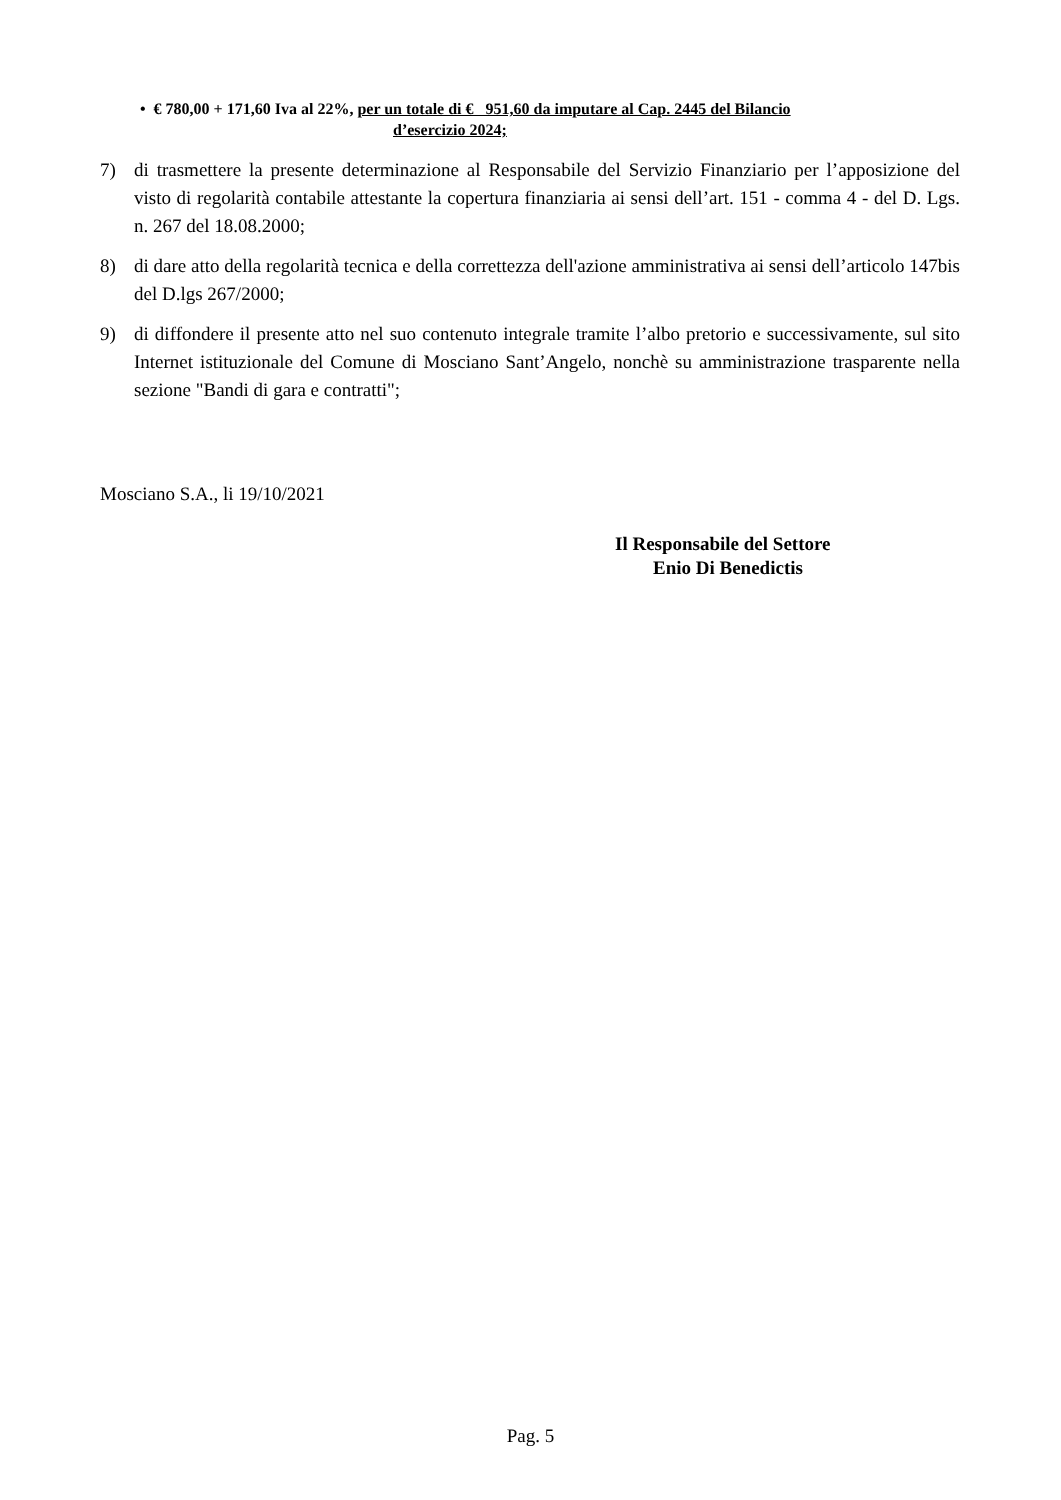• € 780,00 + 171,60 Iva al 22%, per un totale di € 951,60 da imputare al Cap. 2445 del Bilancio
d’esercizio 2024;
7) di trasmettere la presente determinazione al Responsabile del Servizio Finanziario per l’apposizione del visto di regolarità contabile attestante la copertura finanziaria ai sensi dell’art. 151 - comma 4 - del D. Lgs. n. 267 del 18.08.2000;
8) di dare atto della regolarità tecnica e della correttezza dell'azione amministrativa ai sensi dell’articolo 147bis del D.lgs 267/2000;
9) di diffondere il presente atto nel suo contenuto integrale tramite l’albo pretorio e successivamente, sul sito Internet istituzionale del Comune di Mosciano Sant’Angelo, nonchè su amministrazione trasparente nella sezione "Bandi di gara e contratti";
Mosciano S.A., li 19/10/2021
Il Responsabile del Settore
Enio Di Benedictis
Pag. 5